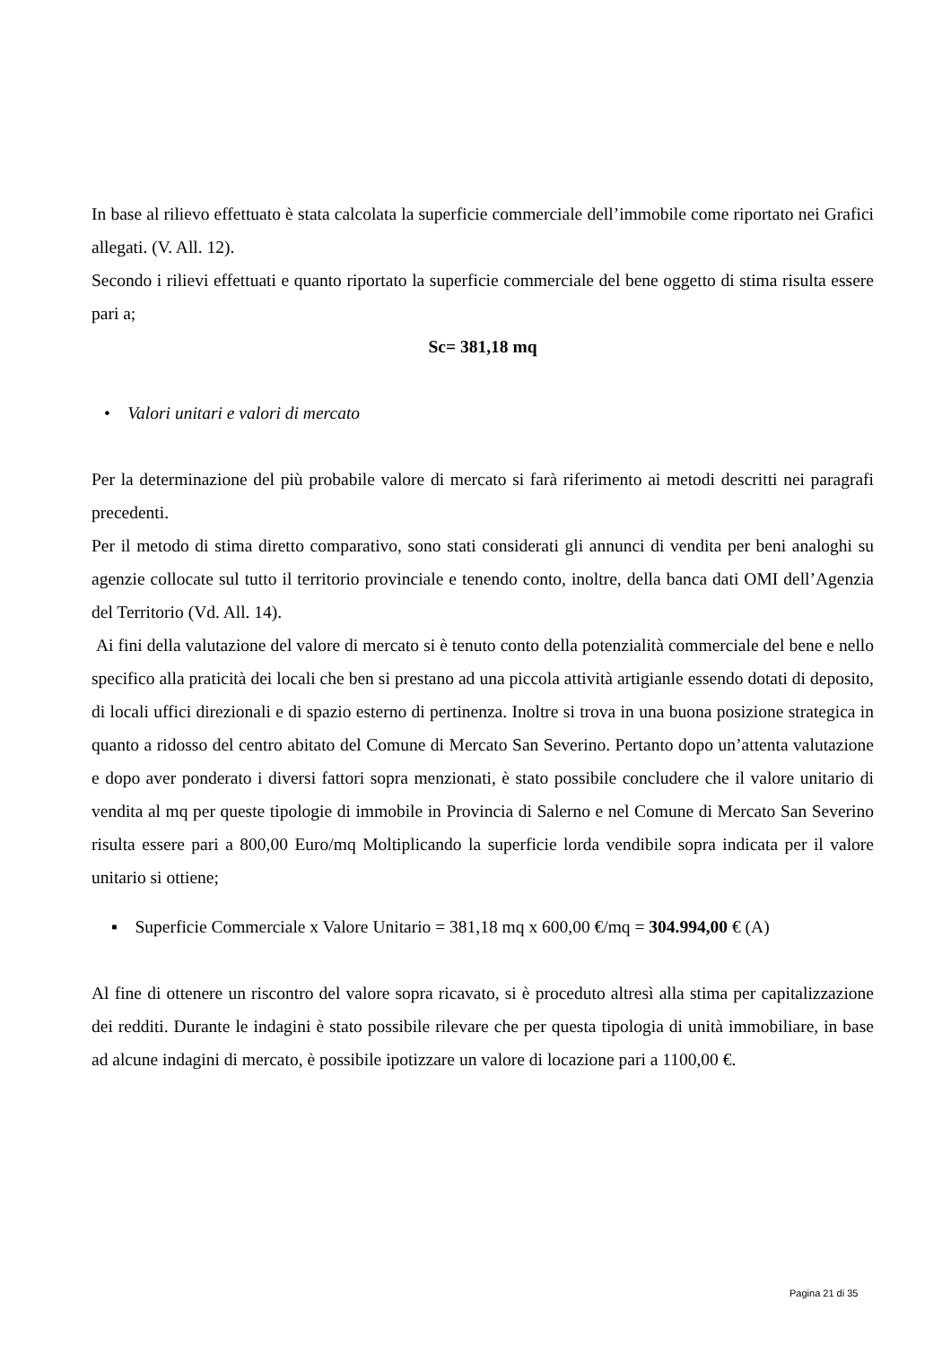In base al rilievo effettuato è stata calcolata la superficie commerciale dell’immobile come riportato nei Grafici allegati. (V. All. 12).
Secondo i rilievi effettuati e quanto riportato la superficie commerciale del bene oggetto di stima risulta essere pari a;
Sc= 381,18 mq
• Valori unitari e valori di mercato
Per la determinazione del più probabile valore di mercato si farà riferimento ai metodi descritti nei paragrafi precedenti.
Per il metodo di stima diretto comparativo, sono stati considerati gli annunci di vendita per beni analoghi su agenzie collocate sul tutto il territorio provinciale e tenendo conto, inoltre, della banca dati OMI dell’Agenzia del Territorio (Vd. All. 14).
Ai fini della valutazione del valore di mercato si è tenuto conto della potenzialità commerciale del bene e nello specifico alla praticità dei locali che ben si prestano ad una piccola attività artigianle essendo dotati di deposito, di locali uffici direzionali e di spazio esterno di pertinenza. Inoltre si trova in una buona posizione strategica in quanto a ridosso del centro abitato del Comune di Mercato San Severino. Pertanto dopo un’attenta valutazione e dopo aver ponderato i diversi fattori sopra menzionati, è stato possibile concludere che il valore unitario di vendita al mq per queste tipologie di immobile in Provincia di Salerno e nel Comune di Mercato San Severino risulta essere pari a 800,00 Euro/mq Moltiplicando la superficie lorda vendibile sopra indicata per il valore unitario si ottiene;
▪ Superficie Commerciale x Valore Unitario = 381,18 mq x 600,00 €/mq = 304.994,00 € (A)
Al fine di ottenere un riscontro del valore sopra ricavato, si è proceduto altresì alla stima per capitalizzazione dei redditi. Durante le indagini è stato possibile rilevare che per questa tipologia di unità immobiliare, in base ad alcune indagini di mercato, è possibile ipotizzare un valore di locazione pari a 1100,00 €.
Pagina 21 di 35